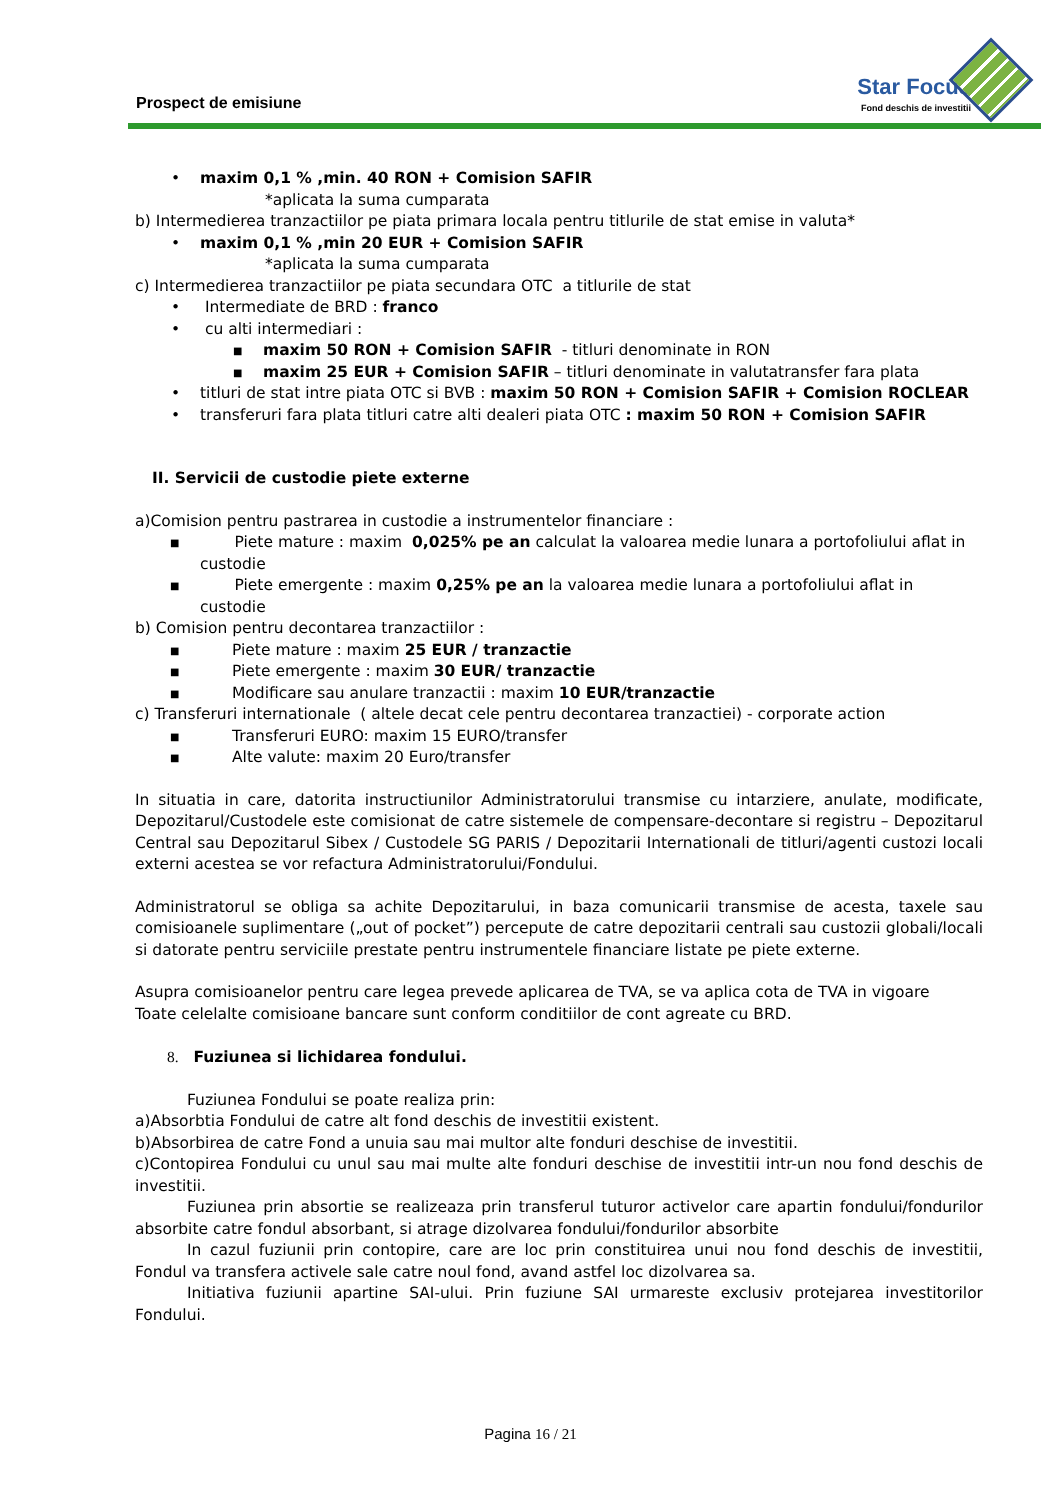Prospect de emisiune
Star Focus
Fond deschis de investitii
• maxim 0,1 % ,min. 40 RON + Comision SAFIR
*aplicata la suma cumparata
b) Intermedierea tranzactiilor pe piata primara locala pentru titlurile de stat emise in valuta*
• maxim 0,1 % ,min 20 EUR + Comision SAFIR
*aplicata la suma cumparata
c) Intermedierea tranzactiilor pe piata secundara OTC a titlurile de stat
• Intermediate de BRD : franco
• cu alti intermediari :
■ maxim 50 RON + Comision SAFIR - titluri denominate in RON
■ maxim 25 EUR + Comision SAFIR – titluri denominate in valutatransfer fara plata
• titluri de stat intre piata OTC si BVB : maxim 50 RON + Comision SAFIR + Comision ROCLEAR
• transferuri fara plata titluri catre alti dealeri piata OTC : maxim 50 RON + Comision SAFIR
II. Servicii de custodie piete externe
a)Comision pentru pastrarea in custodie a instrumentelor financiare :
■ Piete mature : maxim 0,025% pe an calculat la valoarea medie lunara a portofoliului aflat in custodie
■ Piete emergente : maxim 0,25% pe an la valoarea medie lunara a portofoliului aflat in custodie
b) Comision pentru decontarea tranzactiilor :
■ Piete mature : maxim 25 EUR / tranzactie
■ Piete emergente : maxim 30 EUR/ tranzactie
■ Modificare sau anulare tranzactii : maxim 10 EUR/tranzactie
c) Transferuri internationale ( altele decat cele pentru decontarea tranzactiei) - corporate action
■ Transferuri EURO: maxim 15 EURO/transfer
■ Alte valute: maxim 20 Euro/transfer
In situatia in care, datorita instructiunilor Administratorului transmise cu intarziere, anulate, modificate, Depozitarul/Custodele este comisionat de catre sistemele de compensare-decontare si registru – Depozitarul Central sau Depozitarul Sibex / Custodele SG PARIS / Depozitarii Internationali de titluri/agenti custozi locali externi acestea se vor refactura Administratorului/Fondului.
Administratorul se obliga sa achite Depozitarului, in baza comunicarii transmise de acesta, taxele sau comisioanele suplimentare („out of pocket”) percepute de catre depozitarii centrali sau custozii globali/locali si datorate pentru serviciile prestate pentru instrumentele financiare listate pe piete externe.
Asupra comisioanelor pentru care legea prevede aplicarea de TVA, se va aplica cota de TVA in vigoare
Toate celelalte comisioane bancare sunt conform conditiilor de cont agreate cu BRD.
8. Fuziunea si lichidarea fondului.
Fuziunea Fondului se poate realiza prin:
a)Absorbtia Fondului de catre alt fond deschis de investitii existent.
b)Absorbirea de catre Fond a unuia sau mai multor alte fonduri deschise de investitii.
c)Contopirea Fondului cu unul sau mai multe alte fonduri deschise de investitii intr-un nou fond deschis de investitii.
Fuziunea prin absortie se realizeaza prin transferul tuturor activelor care apartin fondului/fondurilor absorbite catre fondul absorbant, si atrage dizolvarea fondului/fondurilor absorbite
In cazul fuziunii prin contopire, care are loc prin constituirea unui nou fond deschis de investitii, Fondul va transfera activele sale catre noul fond, avand astfel loc dizolvarea sa.
Initiativa fuziunii apartine SAI-ului. Prin fuziune SAI urmareste exclusiv protejarea investitorilor Fondului.
Pagina 16 / 21